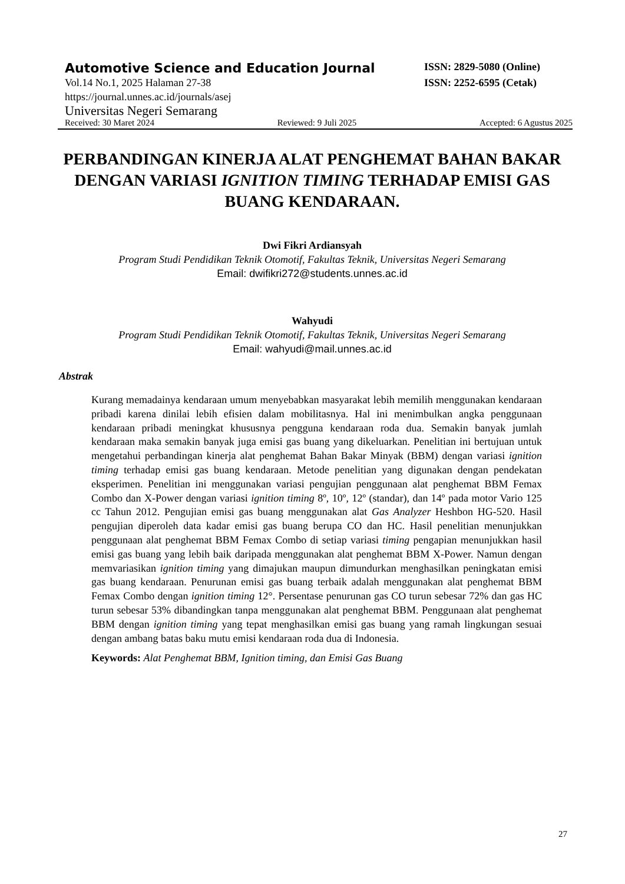Automotive Science and Education Journal ISSN: 2829-5080 (Online)
Vol.14 No.1, 2025 Halaman 27-38 ISSN: 2252-6595 (Cetak)
https://journal.unnes.ac.id/journals/asej
Universitas Negeri Semarang
Received: 30 Maret 2024 Reviewed: 9 Juli 2025 Accepted: 6 Agustus 2025
PERBANDINGAN KINERJA ALAT PENGHEMAT BAHAN BAKAR DENGAN VARIASI IGNITION TIMING TERHADAP EMISI GAS BUANG KENDARAAN.
Dwi Fikri Ardiansyah
Program Studi Pendidikan Teknik Otomotif, Fakultas Teknik, Universitas Negeri Semarang
Email: dwifikri272@students.unnes.ac.id
Wahyudi
Program Studi Pendidikan Teknik Otomotif, Fakultas Teknik, Universitas Negeri Semarang
Email: wahyudi@mail.unnes.ac.id
Abstrak
Kurang memadainya kendaraan umum menyebabkan masyarakat lebih memilih menggunakan kendaraan pribadi karena dinilai lebih efisien dalam mobilitasnya. Hal ini menimbulkan angka penggunaan kendaraan pribadi meningkat khususnya pengguna kendaraan roda dua. Semakin banyak jumlah kendaraan maka semakin banyak juga emisi gas buang yang dikeluarkan. Penelitian ini bertujuan untuk mengetahui perbandingan kinerja alat penghemat Bahan Bakar Minyak (BBM) dengan variasi ignition timing terhadap emisi gas buang kendaraan. Metode penelitian yang digunakan dengan pendekatan eksperimen. Penelitian ini menggunakan variasi pengujian penggunaan alat penghemat BBM Femax Combo dan X-Power dengan variasi ignition timing 8º, 10º, 12º (standar), dan 14º pada motor Vario 125 cc Tahun 2012. Pengujian emisi gas buang menggunakan alat Gas Analyzer Heshbon HG-520. Hasil pengujian diperoleh data kadar emisi gas buang berupa CO dan HC. Hasil penelitian menunjukkan penggunaan alat penghemat BBM Femax Combo di setiap variasi timing pengapian menunjukkan hasil emisi gas buang yang lebih baik daripada menggunakan alat penghemat BBM X-Power. Namun dengan memvariasikan ignition timing yang dimajukan maupun dimundurkan menghasilkan peningkatan emisi gas buang kendaraan. Penurunan emisi gas buang terbaik adalah menggunakan alat penghemat BBM Femax Combo dengan ignition timing 12°. Persentase penurunan gas CO turun sebesar 72% dan gas HC turun sebesar 53% dibandingkan tanpa menggunakan alat penghemat BBM. Penggunaan alat penghemat BBM dengan ignition timing yang tepat menghasilkan emisi gas buang yang ramah lingkungan sesuai dengan ambang batas baku mutu emisi kendaraan roda dua di Indonesia.
Keywords: Alat Penghemat BBM, Ignition timing, dan Emisi Gas Buang
27